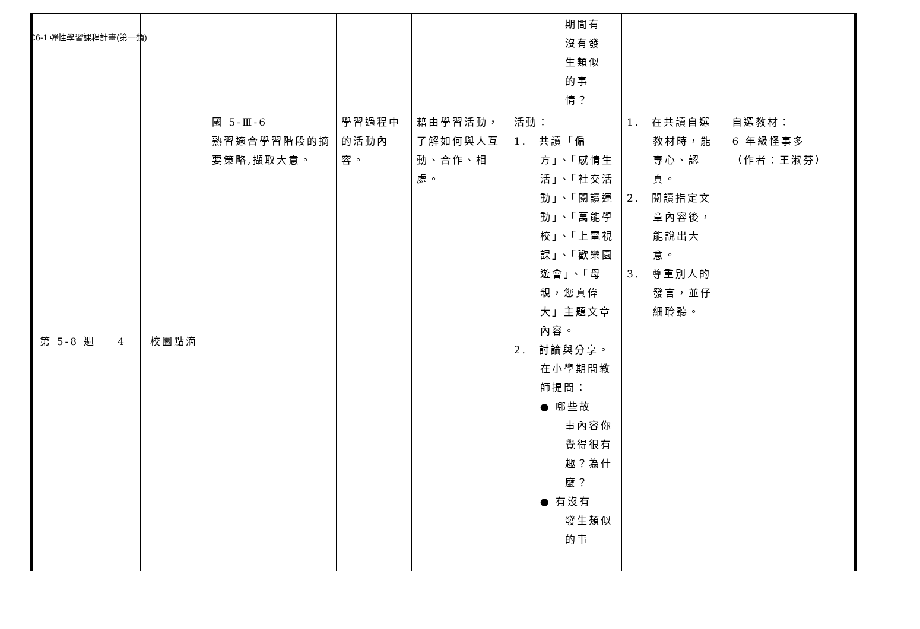C6-1 彈性學習課程計畫(第一類)
| | | | | | | 期間有 沒有發 生類似 的事 情？ | | |
| 第 5-8 週 | 4 | 校園點滴 | 國 5-Ⅲ-6 熟習適合學習階段的摘要策略,擷取大意。 | 學習過程中的活動內容。 | 藉由學習活動，了解如何與人互動、合作、相處。 | 活動： 1. 共讀「偏 方」、「感情生活」、「社交活動」、「閱讀運動」、「萬能學校」、「上電視課」、「歡樂園遊會」、「母親，您真偉大」主題文章內容。 2. 討論與分享。 在小學期間教師提問： ● 哪些故 事內容你覺得很有趣？為什麼？ ● 有沒有 發生類似的事 | 1. 在共讀自選 教材時，能專心、認真。 2. 閱讀指定文 章內容後，能說出大意。 3. 尊重別人的 發言，並仔細聆聽。 | 自選教材： 6 年級怪事多 （作者：王淑芬） |